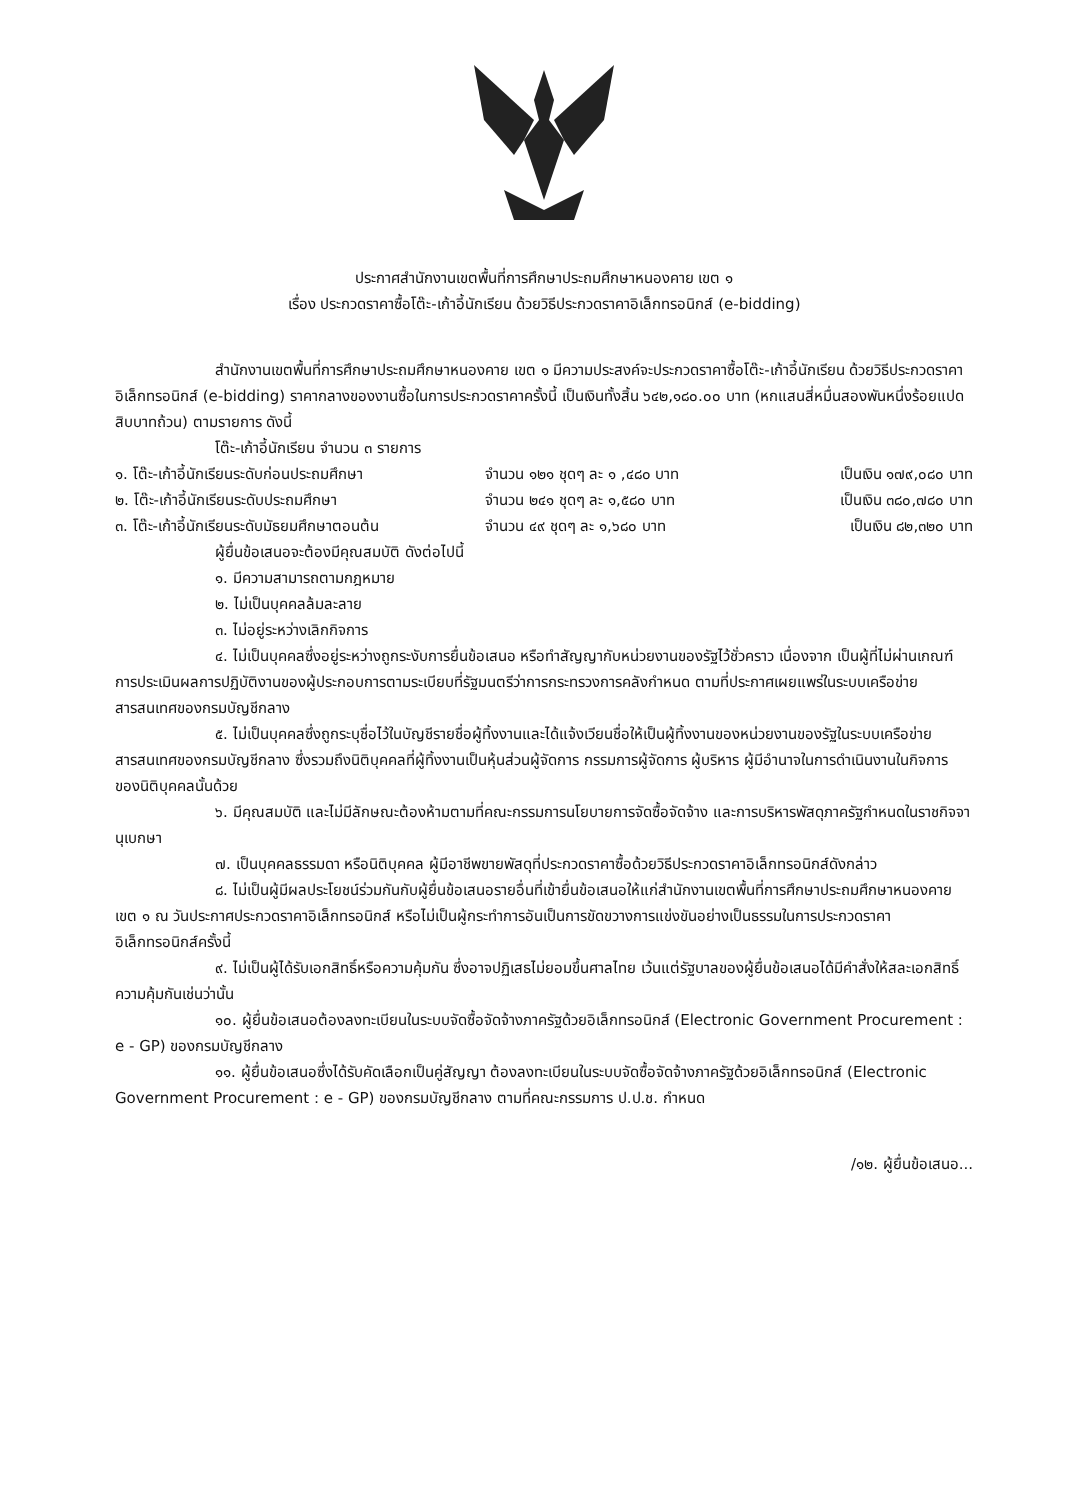ประกาศสำนักงานเขตพื้นที่การศึกษาประถมศึกษาหนองคาย เขต ๑
เรื่อง ประกวดราคาซื้อโต๊ะ-เก้าอี้นักเรียน ด้วยวิธีประกวดราคาอิเล็กทรอนิกส์ (e-bidding)
สำนักงานเขตพื้นที่การศึกษาประถมศึกษาหนองคาย เขต ๑ มีความประสงค์จะประกวดราคาซื้อโต๊ะ-เก้าอี้นักเรียน ด้วยวิธีประกวดราคาอิเล็กทรอนิกส์ (e-bidding) ราคากลางของงานซื้อในการประกวดราคาครั้งนี้ เป็นเงินทั้งสิ้น ๖๔๒,๑๘๐.๐๐ บาท (หกแสนสี่หมื่นสองพันหนึ่งร้อยแปดสิบบาทถ้วน) ตามรายการ ดังนี้
โต๊ะ-เก้าอี้นักเรียน จำนวน ๓ รายการ
๑. โต๊ะ-เก้าอี้นักเรียนระดับก่อนประถมศึกษา จำนวน ๑๒๑ ชุดๆ ละ ๑ ,๔๘๐ บาท เป็นเงิน ๑๗๙,๐๘๐ บาท
๒. โต๊ะ-เก้าอี้นักเรียนระดับประถมศึกษา จำนวน ๒๔๑ ชุดๆ ละ ๑,๕๘๐ บาท เป็นเงิน ๓๘๐,๗๘๐ บาท
๓. โต๊ะ-เก้าอี้นักเรียนระดับมัธยมศึกษาตอนต้น จำนวน ๔๙ ชุดๆ ละ ๑,๖๘๐ บาท เป็นเงิน ๘๒,๓๒๐ บาท
ผู้ยื่นข้อเสนอจะต้องมีคุณสมบัติ ดังต่อไปนี้
๑. มีความสามารถตามกฎหมาย
๒. ไม่เป็นบุคคลล้มละลาย
๓. ไม่อยู่ระหว่างเลิกกิจการ
๔. ไม่เป็นบุคคลซึ่งอยู่ระหว่างถูกระงับการยื่นข้อเสนอ หรือทำสัญญากับหน่วยงานของรัฐไว้ชั่วคราว เนื่องจาก เป็นผู้ที่ไม่ผ่านเกณฑ์การประเมินผลการปฏิบัติงานของผู้ประกอบการตามระเบียบที่รัฐมนตรีว่าการกระทรวงการคลังกำหนด ตามที่ประกาศเผยแพร่ในระบบเครือข่ายสารสนเทศของกรมบัญชีกลาง
๕. ไม่เป็นบุคคลซึ่งถูกระบุชื่อไว้ในบัญชีรายชื่อผู้ทิ้งงานและได้แจ้งเวียนชื่อให้เป็นผู้ทิ้งงานของหน่วยงานของรัฐในระบบเครือข่ายสารสนเทศของกรมบัญชีกลาง ซึ่งรวมถึงนิติบุคคลที่ผู้ทิ้งงานเป็นหุ้นส่วนผู้จัดการ กรรมการผู้จัดการ ผู้บริหาร ผู้มีอำนาจในการดำเนินงานในกิจการของนิติบุคคลนั้นด้วย
๖. มีคุณสมบัติ และไม่มีลักษณะต้องห้ามตามที่คณะกรรมการนโยบายการจัดซื้อจัดจ้าง และการบริหารพัสดุภาครัฐกำหนดในราชกิจจานุเบกษา
๗. เป็นบุคคลธรรมดา หรือนิติบุคคล ผู้มีอาชีพขายพัสดุที่ประกวดราคาซื้อด้วยวิธีประกวดราคาอิเล็กทรอนิกส์ดังกล่าว
๘. ไม่เป็นผู้มีผลประโยชน์ร่วมกันกับผู้ยื่นข้อเสนอรายอื่นที่เข้ายื่นข้อเสนอให้แก่สำนักงานเขตพื้นที่การศึกษาประถมศึกษาหนองคาย เขต ๑ ณ วันประกาศประกวดราคาอิเล็กทรอนิกส์ หรือไม่เป็นผู้กระทำการอันเป็นการขัดขวางการแข่งขันอย่างเป็นธรรมในการประกวดราคาอิเล็กทรอนิกส์ครั้งนี้
๙. ไม่เป็นผู้ได้รับเอกสิทธิ์หรือความคุ้มกัน ซึ่งอาจปฏิเสธไม่ยอมขึ้นศาลไทย เว้นแต่รัฐบาลของผู้ยื่นข้อเสนอได้มีคำสั่งให้สละเอกสิทธิ์ความคุ้มกันเช่นว่านั้น
๑๐. ผู้ยื่นข้อเสนอต้องลงทะเบียนในระบบจัดซื้อจัดจ้างภาครัฐด้วยอิเล็กทรอนิกส์ (Electronic Government Procurement : e - GP) ของกรมบัญชีกลาง
๑๑. ผู้ยื่นข้อเสนอซึ่งได้รับคัดเลือกเป็นคู่สัญญา ต้องลงทะเบียนในระบบจัดซื้อจัดจ้างภาครัฐด้วยอิเล็กทรอนิกส์ (Electronic Government Procurement : e - GP) ของกรมบัญชีกลาง ตามที่คณะกรรมการ ป.ป.ช. กำหนด
/๑๒. ผู้ยื่นข้อเสนอ...